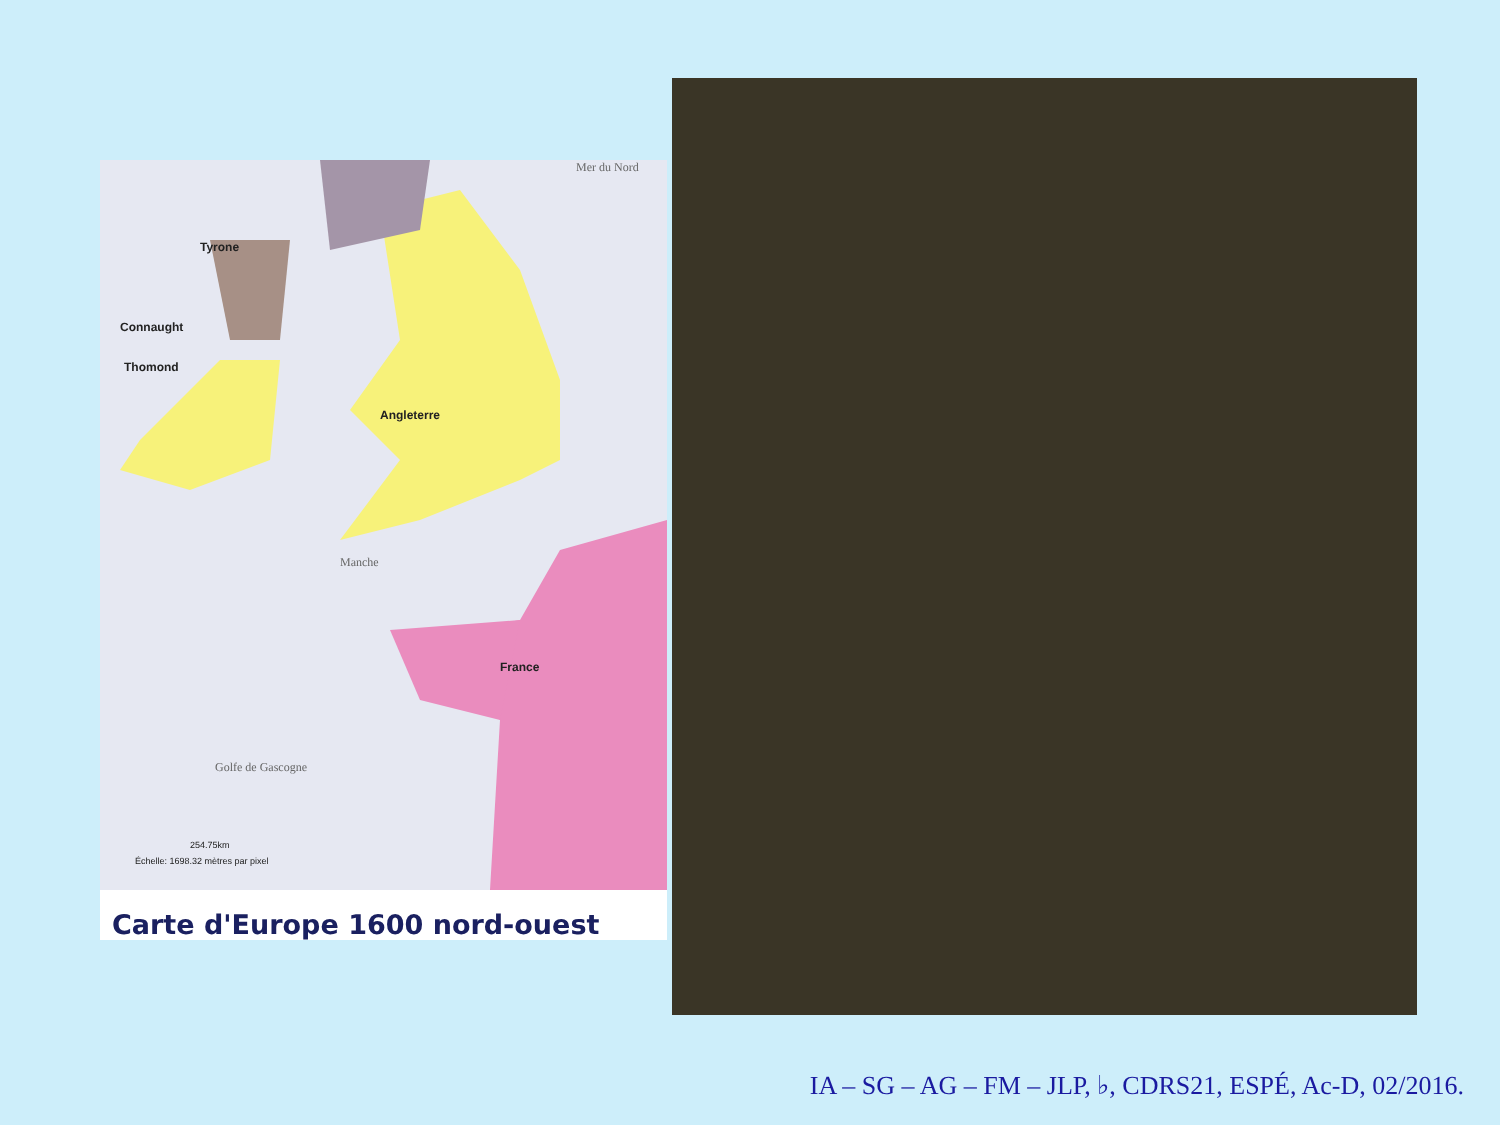Mer du Nord
Tyrone
Connaught
Thomond
Angleterre
Manche
France
Golfe de Gascogne
254.75km
Échelle: 1698.32 mètres par pixel
Carte d'Europe 1600 nord-ouest
IA – SG – AG – FM – JLP, ♭, CDRS21, ESPÉ, Ac-D, 02/2016.